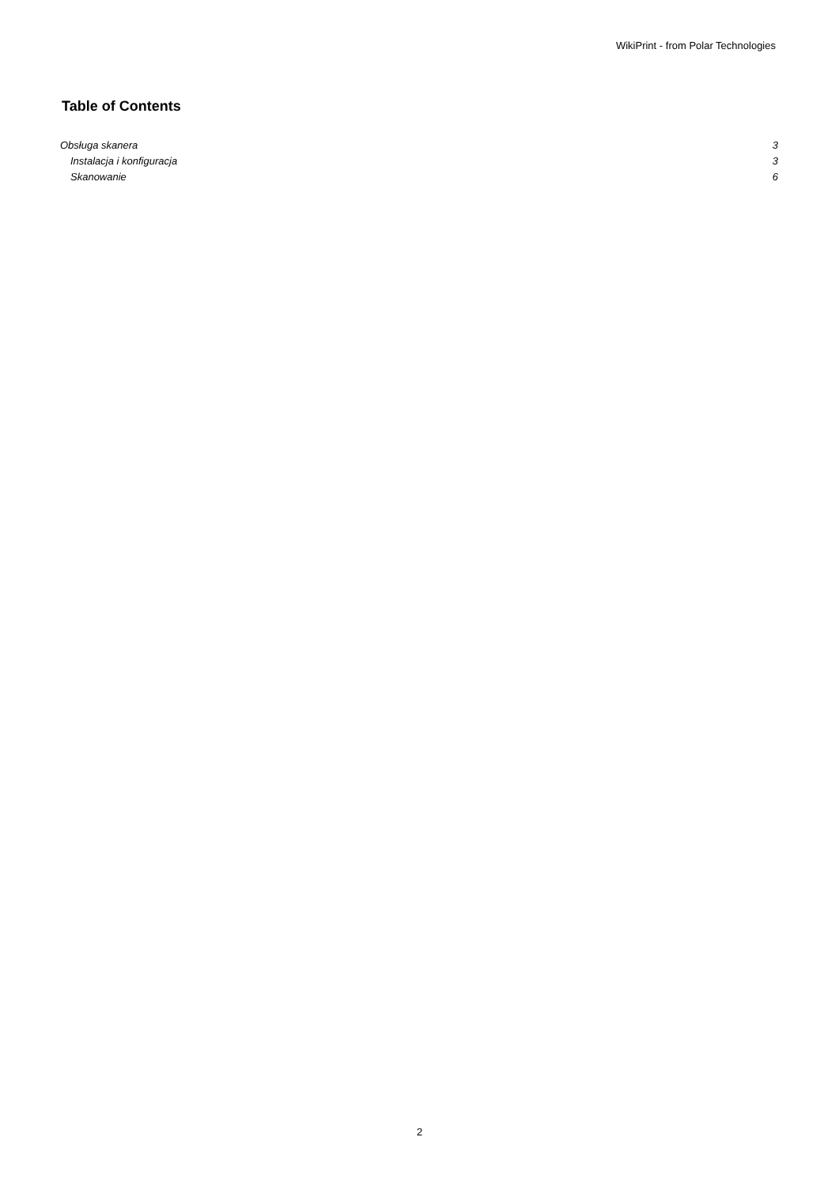WikiPrint - from Polar Technologies
Table of Contents
Obsługa skanera 3
Instalacja i konfiguracja 3
Skanowanie 6
2